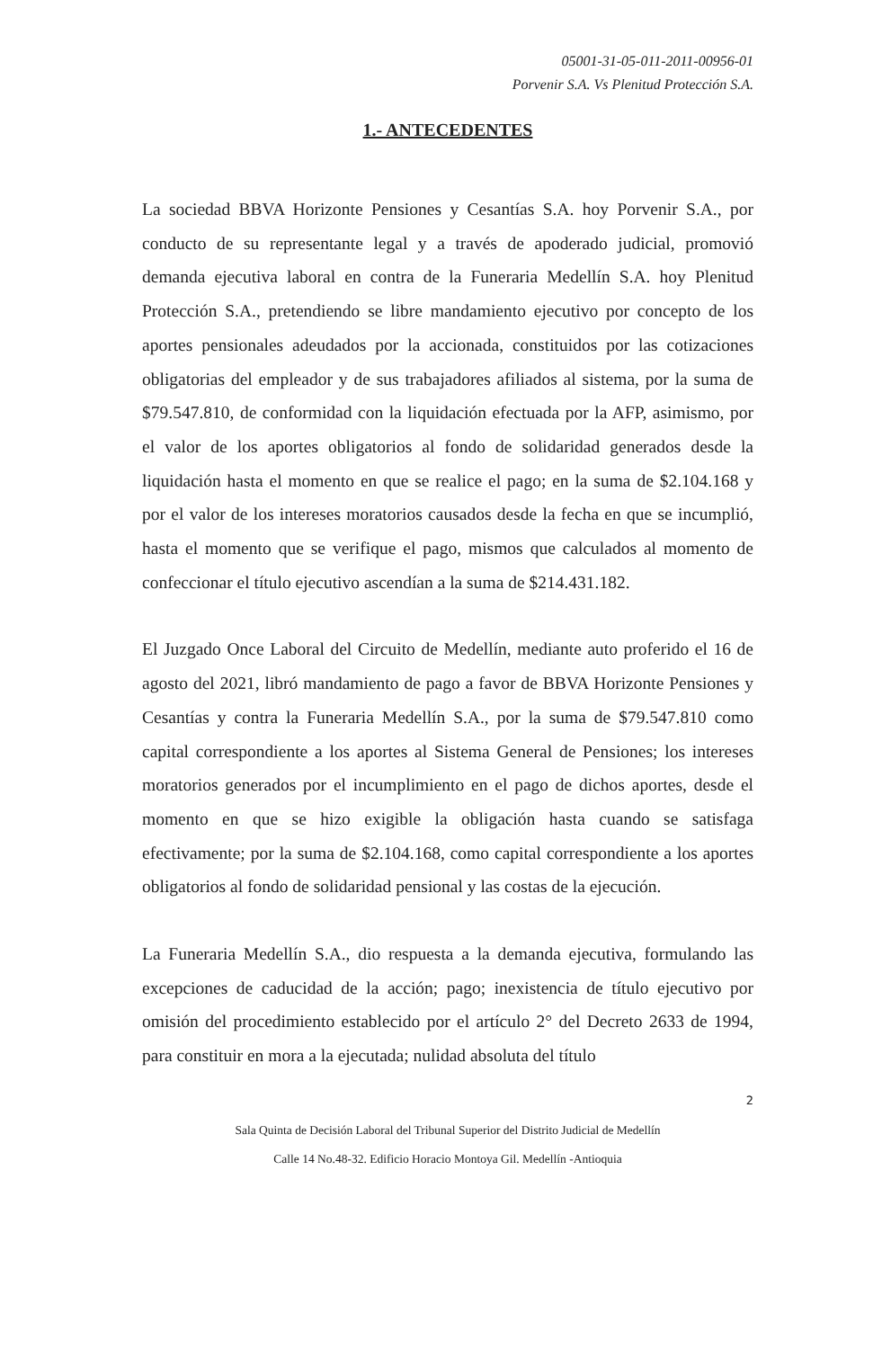05001-31-05-011-2011-00956-01
Porvenir S.A. Vs Plenitud Protección S.A.
1.- ANTECEDENTES
La sociedad BBVA Horizonte Pensiones y Cesantías S.A. hoy Porvenir S.A., por conducto de su representante legal y a través de apoderado judicial, promovió demanda ejecutiva laboral en contra de la Funeraria Medellín S.A. hoy Plenitud Protección S.A., pretendiendo se libre mandamiento ejecutivo por concepto de los aportes pensionales adeudados por la accionada, constituidos por las cotizaciones obligatorias del empleador y de sus trabajadores afiliados al sistema, por la suma de $79.547.810, de conformidad con la liquidación efectuada por la AFP, asimismo, por el valor de los aportes obligatorios al fondo de solidaridad generados desde la liquidación hasta el momento en que se realice el pago; en la suma de $2.104.168 y por el valor de los intereses moratorios causados desde la fecha en que se incumplió, hasta el momento que se verifique el pago, mismos que calculados al momento de confeccionar el título ejecutivo ascendían a la suma de $214.431.182.
El Juzgado Once Laboral del Circuito de Medellín, mediante auto proferido el 16 de agosto del 2021, libró mandamiento de pago a favor de BBVA Horizonte Pensiones y Cesantías y contra la Funeraria Medellín S.A., por la suma de $79.547.810 como capital correspondiente a los aportes al Sistema General de Pensiones; los intereses moratorios generados por el incumplimiento en el pago de dichos aportes, desde el momento en que se hizo exigible la obligación hasta cuando se satisfaga efectivamente; por la suma de $2.104.168, como capital correspondiente a los aportes obligatorios al fondo de solidaridad pensional y las costas de la ejecución.
La Funeraria Medellín S.A., dio respuesta a la demanda ejecutiva, formulando las excepciones de caducidad de la acción; pago; inexistencia de título ejecutivo por omisión del procedimiento establecido por el artículo 2° del Decreto 2633 de 1994, para constituir en mora a la ejecutada; nulidad absoluta del título
2
Sala Quinta de Decisión Laboral del Tribunal Superior del Distrito Judicial de Medellín
Calle 14 No.48-32. Edificio Horacio Montoya Gil. Medellín -Antioquia